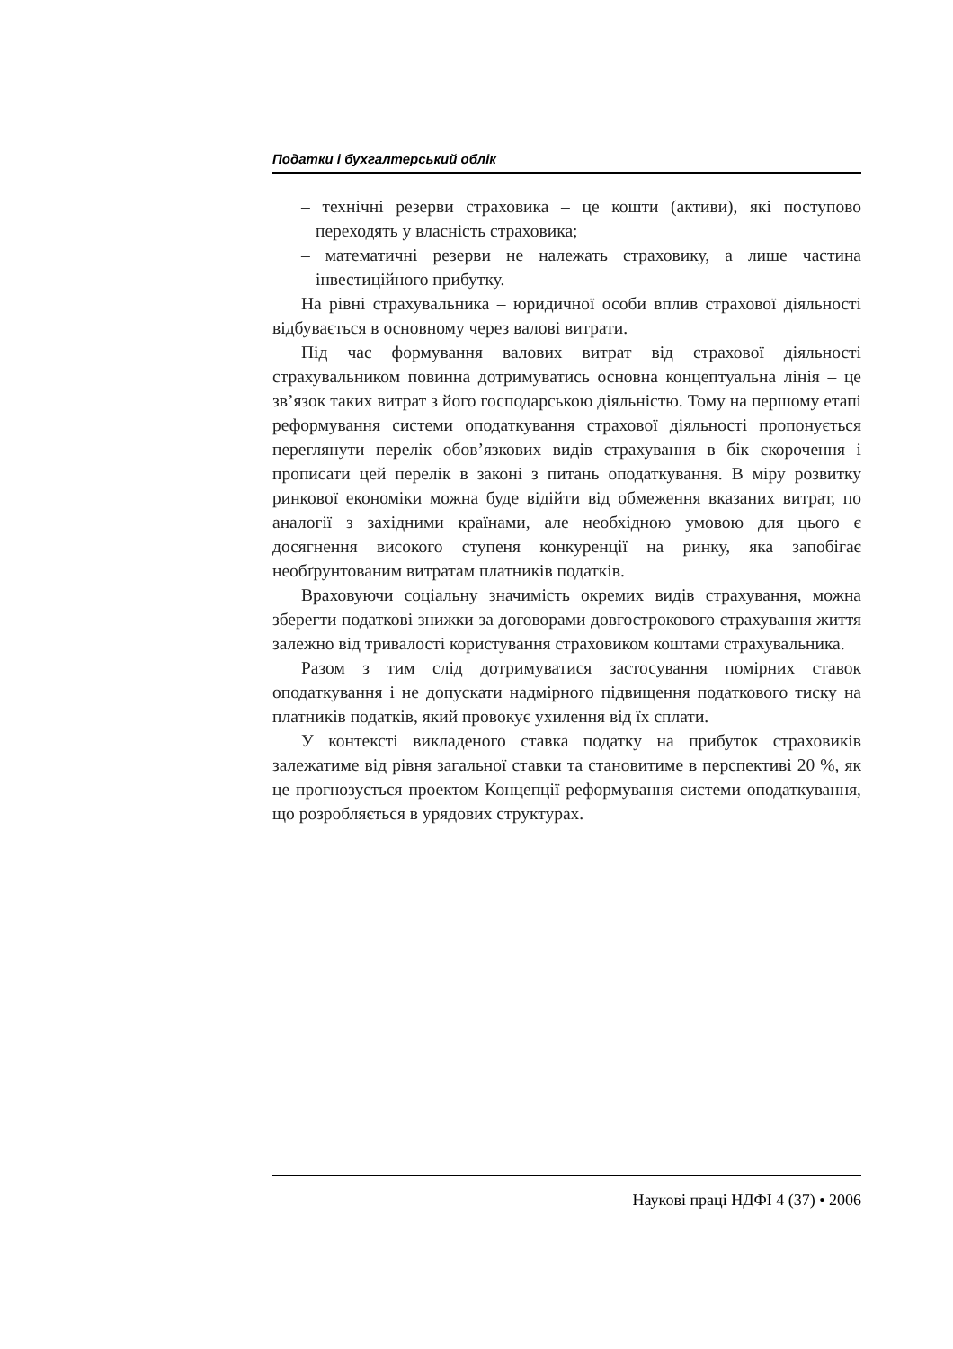Податки і бухгалтерський облік
– технічні резерви страховика – це кошти (активи), які поступово переходять у власність страховика;
– математичні резерви не належать страховику, а лише частина інвестиційного прибутку.
На рівні страхувальника – юридичної особи вплив страхової діяльності відбувається в основному через валові витрати.
Під час формування валових витрат від страхової діяльності страхувальником повинна дотримуватись основна концептуальна лінія – це зв’язок таких витрат з його господарською діяльністю. Тому на першому етапі реформування системи оподаткування страхової діяльності пропонується переглянути перелік обов’язкових видів страхування в бік скорочення і прописати цей перелік в законі з питань оподаткування. В міру розвитку ринкової економіки можна буде відійти від обмеження вказаних витрат, по аналогії з західними країнами, але необхідною умовою для цього є досягнення високого ступеня конкуренції на ринку, яка запобігає необґрунтованим витратам платників податків.
Враховуючи соціальну значимість окремих видів страхування, можна зберегти податкові знижки за договорами довгострокового страхування життя залежно від тривалості користування страховиком коштами страхувальника.
Разом з тим слід дотримуватися застосування помірних ставок оподаткування і не допускати надмірного підвищення податкового тиску на платників податків, який провокує ухилення від їх сплати.
У контексті викладеного ставка податку на прибуток страховиків залежатиме від рівня загальної ставки та становитиме в перспективі 20 %, як це прогнозується проектом Концепції реформування системи оподаткування, що розробляється в урядових структурах.
Наукові праці НДФІ 4 (37) • 2006